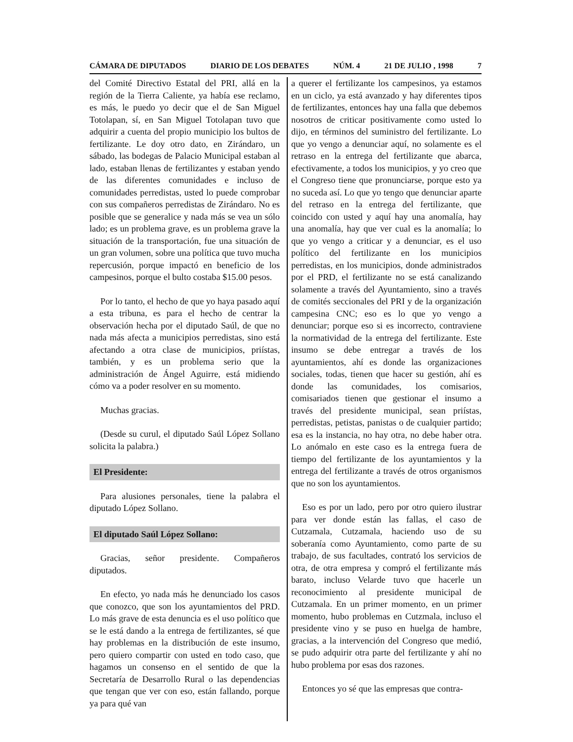CÁMARA DE DIPUTADOS DIARIO DE LOS DEBATES NÚM. 4 21 DE JULIO , 1998 7
del Comité Directivo Estatal del PRI, allá en la región de la Tierra Caliente, ya había ese reclamo, es más, le puedo yo decir que el de San Miguel Totolapan, sí, en San Miguel Totolapan tuvo que adquirir a cuenta del propio municipio los bultos de fertilizante. Le doy otro dato, en Zirándaro, un sábado, las bodegas de Palacio Municipal estaban al lado, estaban llenas de fertilizantes y estaban yendo de las diferentes comunidades e incluso de comunidades perredistas, usted lo puede comprobar con sus compañeros perredistas de Zirándaro. No es posible que se generalice y nada más se vea un sólo lado; es un problema grave, es un problema grave la situación de la transportación, fue una situación de un gran volumen, sobre una política que tuvo mucha repercusión, porque impactó en beneficio de los campesinos, porque el bulto costaba $15.00 pesos.
Por lo tanto, el hecho de que yo haya pasado aquí a esta tribuna, es para el hecho de centrar la observación hecha por el diputado Saúl, de que no nada más afecta a municipios perredistas, sino está afectando a otra clase de municipios, priístas, también, y es un problema serio que la administración de Ángel Aguirre, está midiendo cómo va a poder resolver en su momento.
Muchas gracias.
(Desde su curul, el diputado Saúl López Sollano solicita la palabra.)
El Presidente:
Para alusiones personales, tiene la palabra el diputado López Sollano.
El diputado Saúl López Sollano:
Gracias, señor presidente. Compañeros diputados.
En efecto, yo nada más he denunciado los casos que conozco, que son los ayuntamientos del PRD. Lo más grave de esta denuncia es el uso político que se le está dando a la entrega de fertilizantes, sé que hay problemas en la distribución de este insumo, pero quiero compartir con usted en todo caso, que hagamos un consenso en el sentido de que la Secretaría de Desarrollo Rural o las dependencias que tengan que ver con eso, están fallando, porque ya para qué van
a querer el fertilizante los campesinos, ya estamos en un ciclo, ya está avanzado y hay diferentes tipos de fertilizantes, entonces hay una falla que debemos nosotros de criticar positivamente como usted lo dijo, en términos del suministro del fertilizante. Lo que yo vengo a denunciar aquí, no solamente es el retraso en la entrega del fertilizante que abarca, efectivamente, a todos los municipios, y yo creo que el Congreso tiene que pronunciarse, porque esto ya no suceda así. Lo que yo tengo que denunciar aparte del retraso en la entrega del fertilizante, que coincido con usted y aquí hay una anomalía, hay una anomalía, hay que ver cual es la anomalía; lo que yo vengo a criticar y a denunciar, es el uso político del fertilizante en los municipios perredistas, en los municipios, donde administrados por el PRD, el fertilizante no se está canalizando solamente a través del Ayuntamiento, sino a través de comités seccionales del PRI y de la organización campesina CNC; eso es lo que yo vengo a denunciar; porque eso si es incorrecto, contraviene la normatividad de la entrega del fertilizante. Este insumo se debe entregar a través de los ayuntamientos, ahí es donde las organizaciones sociales, todas, tienen que hacer su gestión, ahí es donde las comunidades, los comisarios, comisariados tienen que gestionar el insumo a través del presidente municipal, sean priístas, perredistas, petistas, panistas o de cualquier partido; esa es la instancia, no hay otra, no debe haber otra. Lo anómalo en este caso es la entrega fuera de tiempo del fertilizante de los ayuntamientos y la entrega del fertilizante a través de otros organismos que no son los ayuntamientos.
Eso es por un lado, pero por otro quiero ilustrar para ver donde están las fallas, el caso de Cutzamala, Cutzamala, haciendo uso de su soberanía como Ayuntamiento, como parte de su trabajo, de sus facultades, contrató los servicios de otra, de otra empresa y compró el fertilizante más barato, incluso Velarde tuvo que hacerle un reconocimiento al presidente municipal de Cutzamala. En un primer momento, en un primer momento, hubo problemas en Cutzmala, incluso el presidente vino y se puso en huelga de hambre, gracias, a la intervención del Congreso que medió, se pudo adquirir otra parte del fertilizante y ahí no hubo problema por esas dos razones.
Entonces yo sé que las empresas que contra-